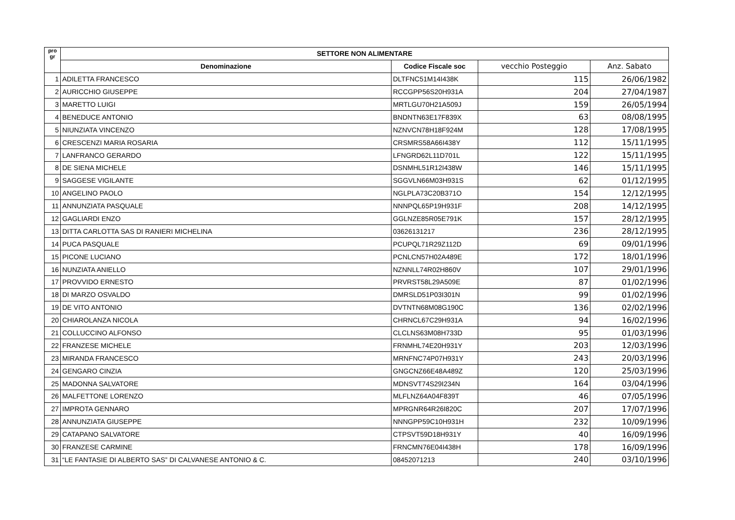| pro gr | SETTORE NON ALIMENTARE | | | |
| --- | --- | --- | --- | --- |
| | Denominazione | Codice Fiscale soc | vecchio Posteggio | Anz. Sabato |
| 1 | ADILETTA FRANCESCO | DLTFNC51M14I438K | 115 | 26/06/1982 |
| 2 | AURICCHIO GIUSEPPE | RCCGPP56S20H931A | 204 | 27/04/1987 |
| 3 | MARETTO LUIGI | MRTLGU70H21A509J | 159 | 26/05/1994 |
| 4 | BENEDUCE ANTONIO | BNDNTN63E17F839X | 63 | 08/08/1995 |
| 5 | NIUNZIATA VINCENZO | NZNVCN78H18F924M | 128 | 17/08/1995 |
| 6 | CRESCENZI MARIA ROSARIA | CRSMRS58A66I438Y | 112 | 15/11/1995 |
| 7 | LANFRANCO GERARDO | LFNGRD62L11D701L | 122 | 15/11/1995 |
| 8 | DE SIENA MICHELE | DSNMHL51R12I438W | 146 | 15/11/1995 |
| 9 | SAGGESE VIGILANTE | SGGVLN66M03H931S | 62 | 01/12/1995 |
| 10 | ANGELINO PAOLO | NGLPLA73C20B371O | 154 | 12/12/1995 |
| 11 | ANNUNZIATA PASQUALE | NNNPQL65P19H931F | 208 | 14/12/1995 |
| 12 | GAGLIARDI ENZO | GGLNZE85R05E791K | 157 | 28/12/1995 |
| 13 | DITTA CARLOTTA SAS DI RANIERI MICHELINA | 03626131217 | 236 | 28/12/1995 |
| 14 | PUCA PASQUALE | PCUPQL71R29Z112D | 69 | 09/01/1996 |
| 15 | PICONE LUCIANO | PCNLCN57H02A489E | 172 | 18/01/1996 |
| 16 | NUNZIATA ANIELLO | NZNNLL74R02H860V | 107 | 29/01/1996 |
| 17 | PROVVIDO ERNESTO | PRVRST58L29A509E | 87 | 01/02/1996 |
| 18 | DI MARZO OSVALDO | DMRSLD51P03I301N | 99 | 01/02/1996 |
| 19 | DE VITO ANTONIO | DVTNTN68M08G190C | 136 | 02/02/1996 |
| 20 | CHIAROLANZA NICOLA | CHRNCL67C29H931A | 94 | 16/02/1996 |
| 21 | COLLUCCINO ALFONSO | CLCLNS63M08H733D | 95 | 01/03/1996 |
| 22 | FRANZESE MICHELE | FRNMHL74E20H931Y | 203 | 12/03/1996 |
| 23 | MIRANDA FRANCESCO | MRNFNC74P07H931Y | 243 | 20/03/1996 |
| 24 | GENGARO CINZIA | GNGCNZ66E48A489Z | 120 | 25/03/1996 |
| 25 | MADONNA SALVATORE | MDNSVT74S29I234N | 164 | 03/04/1996 |
| 26 | MALFETTONE LORENZO | MLFLNZ64A04F839T | 46 | 07/05/1996 |
| 27 | IMPROTA GENNARO | MPRGNR64R26I820C | 207 | 17/07/1996 |
| 28 | ANNUNZIATA GIUSEPPE | NNNGPP59C10H931H | 232 | 10/09/1996 |
| 29 | CATAPANO SALVATORE | CTPSVT59D18H931Y | 40 | 16/09/1996 |
| 30 | FRANZESE CARMINE | FRNCMN76E04I438H | 178 | 16/09/1996 |
| 31 | “LE FANTASIE DI ALBERTO SAS” DI CALVANESE ANTONIO & C. | 08452071213 | 240 | 03/10/1996 |